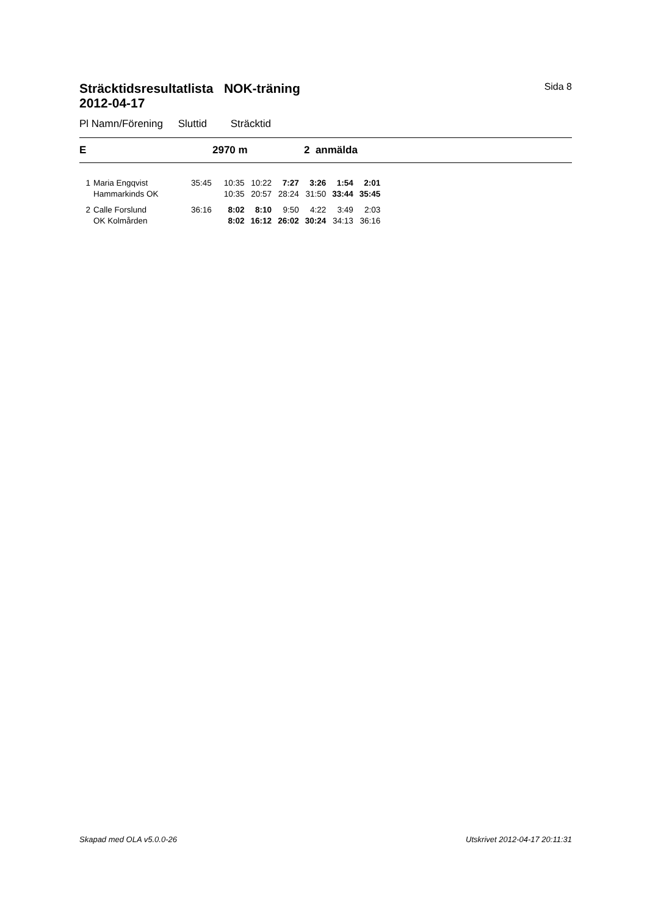Sträcktidsresultatlista NOK-träning
2012-04-17
Sida 8
Pl Namn/Förening Sluttid Sträcktid
E 2970 m 2 anmälda
| 1 | Maria Engqvist | 35:45 | 10:35 | 10:22 | 7:27 | 3:26 | 1:54 | 2:01 |
| | Hammarkinds OK | | 10:35 | 20:57 | 28:24 | 31:50 | 33:44 | 35:45 |
| 2 | Calle Forslund | 36:16 | 8:02 | 8:10 | 9:50 | 4:22 | 3:49 | 2:03 |
| | OK Kolmården | | 8:02 | 16:12 | 26:02 | 30:24 | 34:13 | 36:16 |
Skapad med OLA v5.0.0-26 Utskrivet 2012-04-17 20:11:31